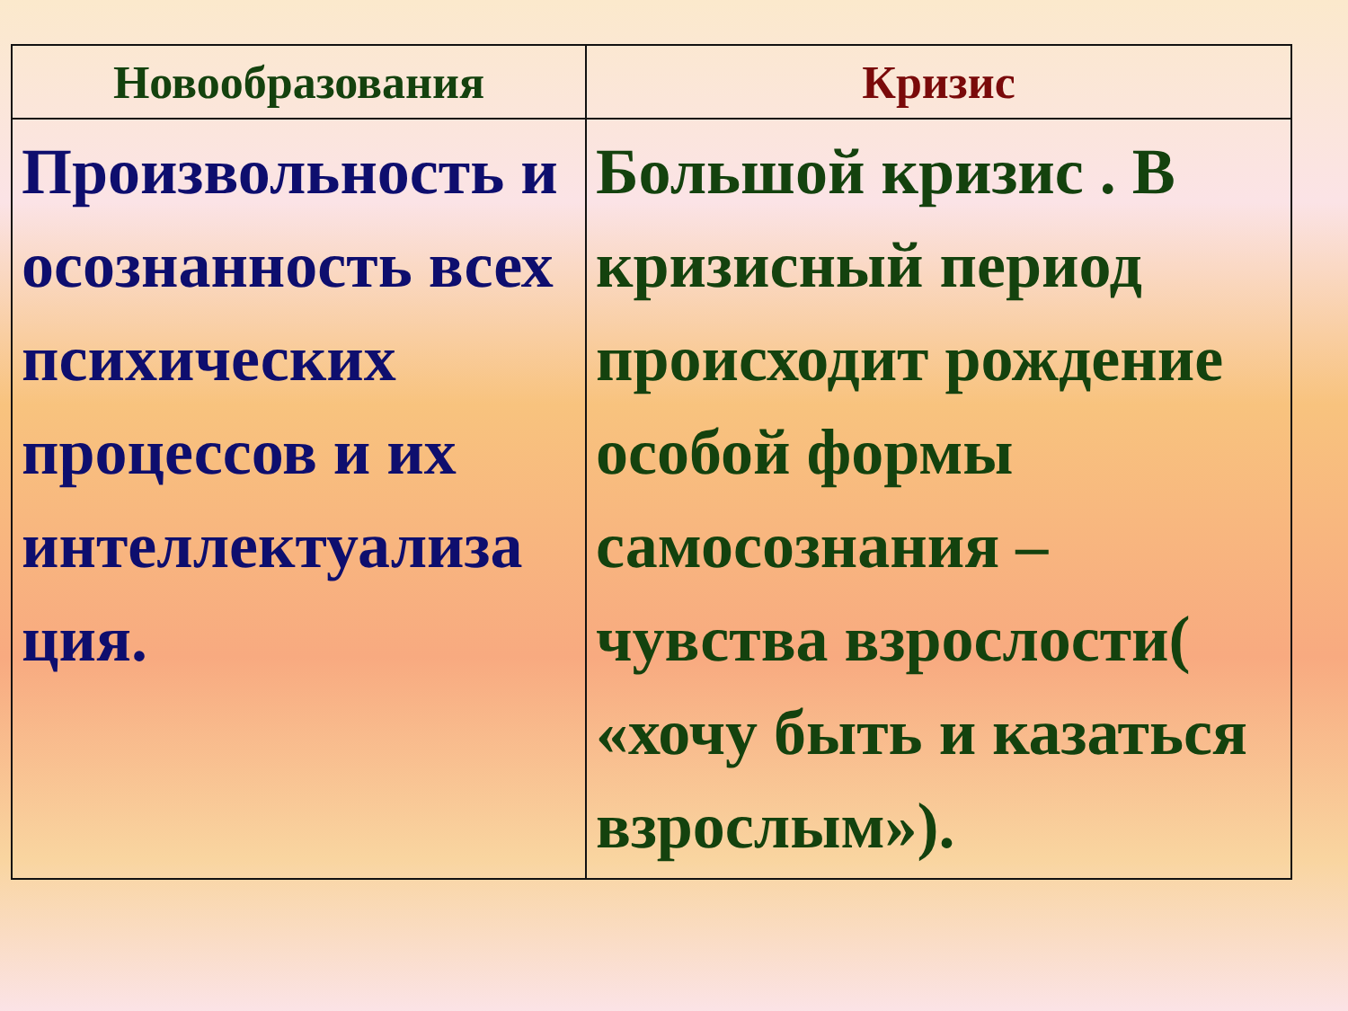| Новообразования | Кризис |
| --- | --- |
| Произвольность и осознанность всех психических процессов и их интеллектуализа ция. | Большой кризис . В кризисный период происходит рождение особой формы самосознания – чувства взрослости( «хочу быть и казаться взрослым»). |